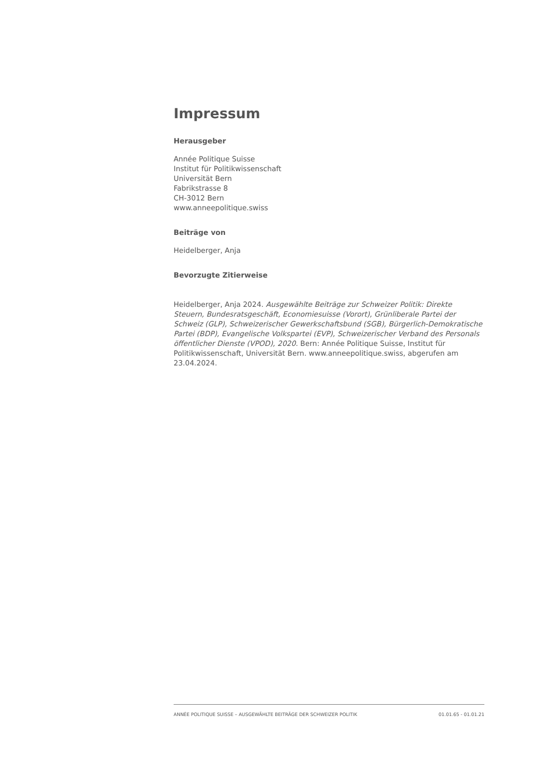Impressum
Herausgeber
Année Politique Suisse
Institut für Politikwissenschaft
Universität Bern
Fabrikstrasse 8
CH-3012 Bern
www.anneepolitique.swiss
Beiträge von
Heidelberger, Anja
Bevorzugte Zitierweise
Heidelberger, Anja 2024. Ausgewählte Beiträge zur Schweizer Politik: Direkte Steuern, Bundesratsgeschäft, Economiesuisse (Vorort), Grünliberale Partei der Schweiz (GLP), Schweizerischer Gewerkschaftsbund (SGB), Bürgerlich-Demokratische Partei (BDP), Evangelische Volkspartei (EVP), Schweizerischer Verband des Personals öffentlicher Dienste (VPOD), 2020. Bern: Année Politique Suisse, Institut für Politikwissenschaft, Universität Bern. www.anneepolitique.swiss, abgerufen am 23.04.2024.
ANNÉE POLITIQUE SUISSE – AUSGEWÄHLTE BEITRÄGE DER SCHWEIZER POLITIK 01.01.65 - 01.01.21